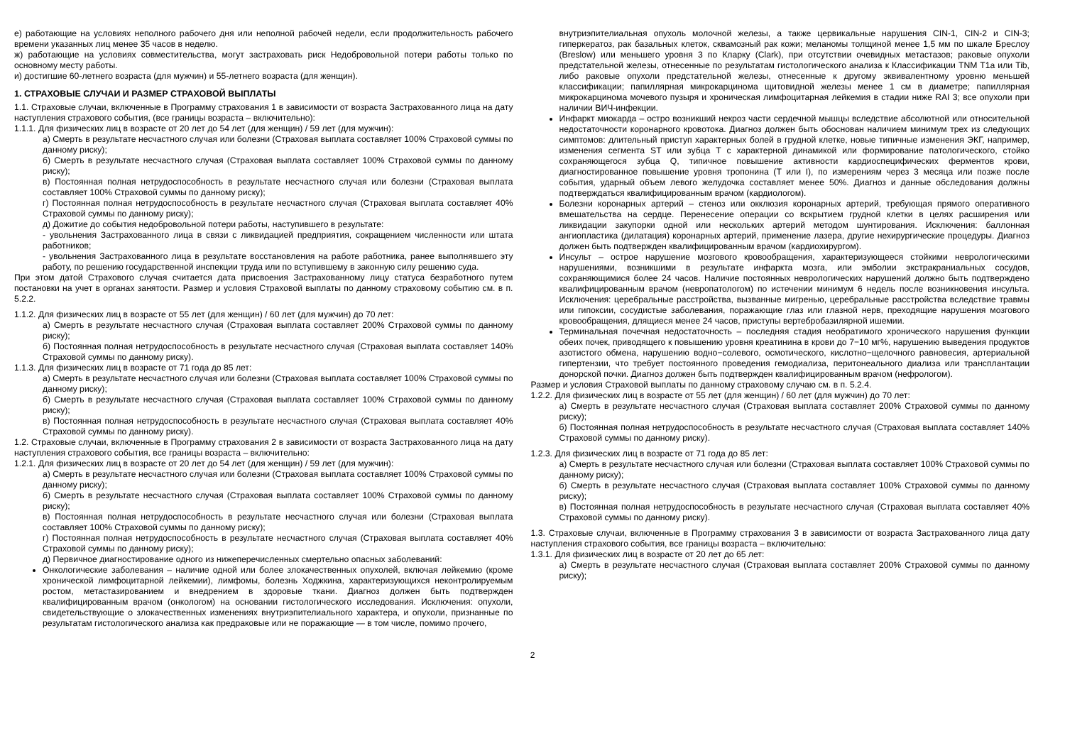е) работающие на условиях неполного рабочего дня или неполной рабочей недели, если продолжительность рабочего времени указанных лиц менее 35 часов в неделю.
ж) работающие на условиях совместительства, могут застраховать риск Недобровольной потери работы только по основному месту работы.
и) достигшие 60-летнего возраста (для мужчин) и 55-летнего возраста (для женщин).
1. СТРАХОВЫЕ СЛУЧАИ И РАЗМЕР СТРАХОВОЙ ВЫПЛАТЫ
1.1. Страховые случаи, включенные в Программу страхования 1 в зависимости от возраста Застрахованного лица на дату наступления страхового события, (все границы возраста – включительно):
1.1.1. Для физических лиц в возрасте от 20 лет до 54 лет (для женщин) / 59 лет (для мужчин):
а) Смерть в результате несчастного случая или болезни (Страховая выплата составляет 100% Страховой суммы по данному риску);
б) Смерть в результате несчастного случая (Страховая выплата составляет 100% Страховой суммы по данному риску);
в) Постоянная полная нетрудоспособность в результате несчастного случая или болезни (Страховая выплата составляет 100% Страховой суммы по данному риску);
г) Постоянная полная нетрудоспособность в результате несчастного случая (Страховая выплата составляет 40% Страховой суммы по данному риску);
д) Дожитие до события недобровольной потери работы, наступившего в результате:
- увольнения Застрахованного лица в связи с ликвидацией предприятия, сокращением численности или штата работников;
- увольнения Застрахованного лица в результате восстановления на работе работника, ранее выполнявшего эту работу, по решению государственной инспекции труда или по вступившему в законную силу решению суда.
При этом датой Страхового случая считается дата присвоения Застрахованному лицу статуса безработного путем постановки на учет в органах занятости. Размер и условия Страховой выплаты по данному страховому событию см. в п. 5.2.2.
1.1.2. Для физических лиц в возрасте от 55 лет (для женщин) / 60 лет (для мужчин) до 70 лет:
а) Смерть в результате несчастного случая (Страховая выплата составляет 200% Страховой суммы по данному риску);
б) Постоянная полная нетрудоспособность в результате несчастного случая (Страховая выплата составляет 140% Страховой суммы по данному риску).
1.1.3. Для физических лиц в возрасте от 71 года до 85 лет:
а) Смерть в результате несчастного случая или болезни (Страховая выплата составляет 100% Страховой суммы по данному риску);
б) Смерть в результате несчастного случая (Страховая выплата составляет 100% Страховой суммы по данному риску);
в) Постоянная полная нетрудоспособность в результате несчастного случая (Страховая выплата составляет 40% Страховой суммы по данному риску).
1.2. Страховые случаи, включенные в Программу страхования 2 в зависимости от возраста Застрахованного лица на дату наступления страхового события, все границы возраста – включительно:
1.2.1. Для физических лиц в возрасте от 20 лет до 54 лет (для женщин) / 59 лет (для мужчин):
а) Смерть в результате несчастного случая или болезни (Страховая выплата составляет 100% Страховой суммы по данному риску);
б) Смерть в результате несчастного случая (Страховая выплата составляет 100% Страховой суммы по данному риску);
в) Постоянная полная нетрудоспособность в результате несчастного случая или болезни (Страховая выплата составляет 100% Страховой суммы по данному риску);
г) Постоянная полная нетрудоспособность в результате несчастного случая (Страховая выплата составляет 40% Страховой суммы по данному риску);
д) Первичное диагностирование одного из нижеперечисленных смертельно опасных заболеваний:
Онкологические заболевания – наличие одной или более злокачественных опухолей, включая лейкемию (кроме хронической лимфоцитарной лейкемии), лимфомы, болезнь Ходжкина, характеризующихся неконтролируемым ростом, метастазированием и внедрением в здоровые ткани. Диагноз должен быть подтвержден квалифицированным врачом (онкологом) на основании гистологического исследования. Исключения: опухоли, свидетельствующие о злокачественных изменениях внутриэпителиального характера, и опухоли, признанные по результатам гистологического анализа как предраковые или не поражающие — в том числе, помимо прочего,
внутриэпителиальная опухоль молочной железы, а также цервикальные нарушения CIN-1, CIN-2 и CIN-3; гиперкератоз, рак базальных клеток, сквамозный рак кожи; меланомы толщиной менее 1,5 мм по шкале Бреслоу (Breslow) или меньшего уровня 3 по Кларку (Clark), при отсутствии очевидных метастазов; раковые опухоли предстательной железы, отнесенные по результатам гистологического анализа к Классификации TNM T1a или Tib, либо раковые опухоли предстательной железы, отнесенные к другому эквивалентному уровню меньшей классификации; папиллярная микрокарцинома щитовидной железы менее 1 см в диаметре; папиллярная микрокарцинома мочевого пузыря и хроническая лимфоцитарная лейкемия в стадии ниже RAI 3; все опухоли при наличии ВИЧ-инфекции.
Инфаркт миокарда – остро возникший некроз части сердечной мышцы вследствие абсолютной или относительной недостаточности коронарного кровотока. Диагноз должен быть обоснован наличием минимум трех из следующих симптомов: длительный приступ характерных болей в грудной клетке, новые типичные изменения ЭКГ, например, изменения сегмента ST или зубца T с характерной динамикой или формирование патологического, стойко сохраняющегося зубца Q, типичное повышение активности кардиоспецифических ферментов крови, диагностированное повышение уровня тропонина (T или I), по измерениям через 3 месяца или позже после события, ударный объем левого желудочка составляет менее 50%. Диагноз и данные обследования должны подтверждаться квалифицированным врачом (кардиологом).
Болезни коронарных артерий – стеноз или окклюзия коронарных артерий, требующая прямого оперативного вмешательства на сердце. Перенесение операции со вскрытием грудной клетки в целях расширения или ликвидации закупорки одной или нескольких артерий методом шунтирования. Исключения: баллонная ангиопластика (дилатация) коронарных артерий, применение лазера, другие нехирургические процедуры. Диагноз должен быть подтвержден квалифицированным врачом (кардиохирургом).
Инсульт – острое нарушение мозгового кровообращения, характеризующееся стойкими неврологическими нарушениями, возникшими в результате инфаркта мозга, или эмболии экстракраниальных сосудов, сохраняющимися более 24 часов. Наличие постоянных неврологических нарушений должно быть подтверждено квалифицированным врачом (невропатологом) по истечении минимум 6 недель после возникновения инсульта. Исключения: церебральные расстройства, вызванные мигренью, церебральные расстройства вследствие травмы или гипоксии, сосудистые заболевания, поражающие глаз или глазной нерв, преходящие нарушения мозгового кровообращения, длящиеся менее 24 часов, приступы вертебробазилярной ишемии.
Терминальная почечная недостаточность – последняя стадия необратимого хронического нарушения функции обеих почек, приводящего к повышению уровня креатинина в крови до 7−10 мг%, нарушению выведения продуктов азотистого обмена, нарушению водно−солевого, осмотического, кислотно−щелочного равновесия, артериальной гипертензии, что требует постоянного проведения гемодиализа, перитонеального диализа или трансплантации донорской почки. Диагноз должен быть подтвержден квалифицированным врачом (нефрологом).
Размер и условия Страховой выплаты по данному страховому случаю см. в п. 5.2.4.
1.2.2. Для физических лиц в возрасте от 55 лет (для женщин) / 60 лет (для мужчин) до 70 лет:
а) Смерть в результате несчастного случая (Страховая выплата составляет 200% Страховой суммы по данному риску);
б) Постоянная полная нетрудоспособность в результате несчастного случая (Страховая выплата составляет 140% Страховой суммы по данному риску).
1.2.3. Для физических лиц в возрасте от 71 года до 85 лет:
а) Смерть в результате несчастного случая или болезни (Страховая выплата составляет 100% Страховой суммы по данному риску);
б) Смерть в результате несчастного случая (Страховая выплата составляет 100% Страховой суммы по данному риску);
в) Постоянная полная нетрудоспособность в результате несчастного случая (Страховая выплата составляет 40% Страховой суммы по данному риску).
1.3. Страховые случаи, включенные в Программу страхования 3 в зависимости от возраста Застрахованного лица дату наступления страхового события, все границы возраста – включительно:
1.3.1. Для физических лиц в возрасте от 20 лет до 65 лет:
а) Смерть в результате несчастного случая (Страховая выплата составляет 200% Страховой суммы по данному риску);
2